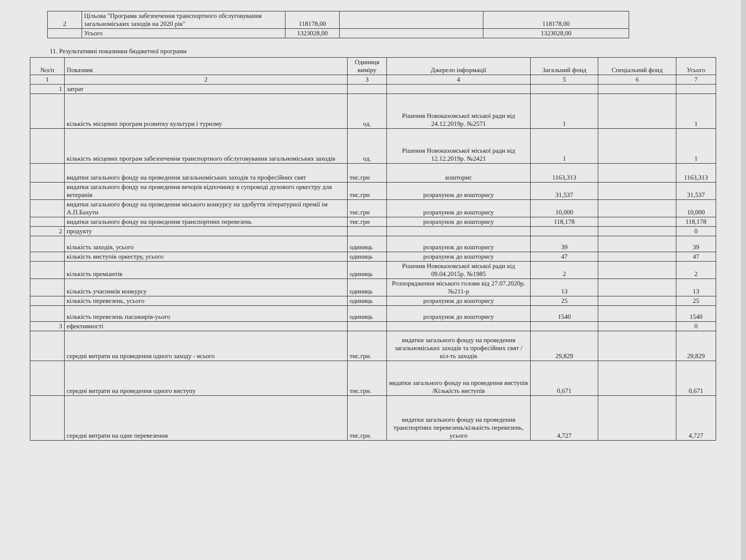| 2 | Цільова "Програма забезпечення транспортного обслуговування загальноміських заходів на 2020 рік" | 118178,00 | | 118178,00 |
| | Усього | 1323028,00 | | 1323028,00 |
11. Результативні показники бюджетної програми
| №з/п | Показник | Одиниця виміру | Джерело інформації | Загальний фонд | Спеціальний фонд | Усього |
| --- | --- | --- | --- | --- | --- | --- |
| 1 | 2 | 3 | 4 | 5 | 6 | 7 |
| 1 | затрат | | | | | |
| | кількість місцевих програм розвитку культури і туризму | од. | Рішення Новокаховської міської ради від 24.12.2019р. №2571 | 1 | | 1 |
| | кількість місцевих програм забезпечення транспортного обслуговування загальноміських заходів | од. | Рішення Новокаховської міської ради від 12.12.2019р. №2421 | 1 | | 1 |
| | видатки загального фонду на проведення загальноміських заходів та професійних свят | тис.грн | кошторис | 1163,313 | | 1163,313 |
| | видатки загального фонду на проведення вечорів відпочинку в супроводі духового оркестру для ветеранів | тис.грн | розрахунок до кошторису | 31,537 | | 31,537 |
| | видатки загального фонду на проведення міського конкурсу на здобуття літературної премії ім А.П.Бахути | тис.грн | розрахунок до кошторису | 10,000 | | 10,000 |
| | видатки загального фонду на проведення транспортних перевезень | тис.грн | розрахунок до кошторису | 118,178 | | 118,178 |
| 2 | продукту | | | | | 0 |
| | кількість заходів, усього | одиниць | розрахунок до кошторису | 39 | | 39 |
| | кількість виступів оркестру, усього | одиниць | розрахунок до кошторису | 47 | | 47 |
| | кількість преміантів | одиниць | Рішення Новокаховської міської ради від 09.04.2015р. №1985 | 2 | | 2 |
| | кількість учасників конкурсу | одиниць | Розпорядження міського голови від 27.07.2020р.№211-р | 13 | | 13 |
| | кількість перевезень, усього | одиниць | розрахунок до кошторису | 25 | | 25 |
| | кількість перевезень пасажирів-уього | одиниць | розрахунок до кошторису | 1540 | | 1540 |
| 3 | ефективності | | | | | 0 |
| | середні витрати на проведення одного заходу - всього | тис.грн. | видатки загального фонду на проведення загальноміських заходів та професійних свят / кіл-ть заходів | 29,829 | | 29,829 |
| | середні витрати на проведення одного виступу | тис.грн. | видатки загального фонду на проведення виступів /Кількість виступів | 0,671 | | 0,671 |
| | середні витрати на одне перевезення | тис.грн. | видатки загального фонду на проведення транспортних перевезень/кількість перевезень, усього | 4,727 | | 4,727 |